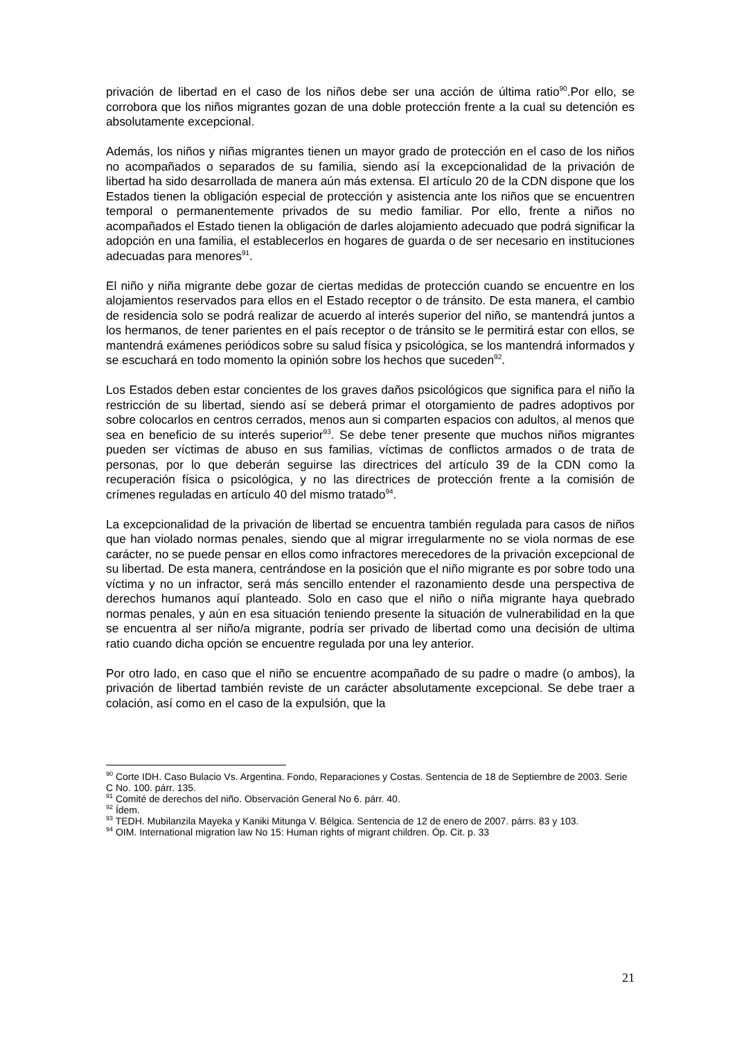privación de libertad en el caso de los niños debe ser una acción de última ratio<sup>90</sup>.Por ello, se corrobora que los niños migrantes gozan de una doble protección frente a la cual su detención es absolutamente excepcional.
Además, los niños y niñas migrantes tienen un mayor grado de protección en el caso de los niños no acompañados o separados de su familia, siendo así la excepcionalidad de la privación de libertad ha sido desarrollada de manera aún más extensa. El artículo 20 de la CDN dispone que los Estados tienen la obligación especial de protección y asistencia ante los niños que se encuentren temporal o permanentemente privados de su medio familiar. Por ello, frente a niños no acompañados el Estado tienen la obligación de darles alojamiento adecuado que podrá significar la adopción en una familia, el establecerlos en hogares de guarda o de ser necesario en instituciones adecuadas para menores<sup>91</sup>.
El niño y niña migrante debe gozar de ciertas medidas de protección cuando se encuentre en los alojamientos reservados para ellos en el Estado receptor o de tránsito. De esta manera, el cambio de residencia solo se podrá realizar de acuerdo al interés superior del niño, se mantendrá juntos a los hermanos, de tener parientes en el país receptor o de tránsito se le permitirá estar con ellos, se mantendrá exámenes periódicos sobre su salud física y psicológica, se los mantendrá informados y se escuchará en todo momento la opinión sobre los hechos que suceden<sup>92</sup>.
Los Estados deben estar concientes de los graves daños psicológicos que significa para el niño la restricción de su libertad, siendo así se deberá primar el otorgamiento de padres adoptivos por sobre colocarlos en centros cerrados, menos aun si comparten espacios con adultos, al menos que sea en beneficio de su interés superior<sup>93</sup>. Se debe tener presente que muchos niños migrantes pueden ser víctimas de abuso en sus familias, víctimas de conflictos armados o de trata de personas, por lo que deberán seguirse las directrices del artículo 39 de la CDN como la recuperación física o psicológica, y no las directrices de protección frente a la comisión de crímenes reguladas en artículo 40 del mismo tratado<sup>94</sup>.
La excepcionalidad de la privación de libertad se encuentra también regulada para casos de niños que han violado normas penales, siendo que al migrar irregularmente no se viola normas de ese carácter, no se puede pensar en ellos como infractores merecedores de la privación excepcional de su libertad. De esta manera, centrándose en la posición que el niño migrante es por sobre todo una víctima y no un infractor, será más sencillo entender el razonamiento desde una perspectiva de derechos humanos aquí planteado. Solo en caso que el niño o niña migrante haya quebrado normas penales, y aún en esa situación teniendo presente la situación de vulnerabilidad en la que se encuentra al ser niño/a migrante, podría ser privado de libertad como una decisión de ultima ratio cuando dicha opción se encuentre regulada por una ley anterior.
Por otro lado, en caso que el niño se encuentre acompañado de su padre o madre (o ambos), la privación de libertad también reviste de un carácter absolutamente excepcional. Se debe traer a colación, así como en el caso de la expulsión, que la
<sup>90</sup> Corte IDH. Caso Bulacio Vs. Argentina. Fondo, Reparaciones y Costas. Sentencia de 18 de Septiembre de 2003. Serie C No. 100. párr. 135.
<sup>91</sup> Comité de derechos del niño. Observación General No 6. párr. 40.
<sup>92</sup> Ídem.
<sup>93</sup> TEDH. Mubilanzila Mayeka y Kaniki Mitunga V. Bélgica. Sentencia de 12 de enero de 2007. párrs. 83 y 103.
<sup>94</sup> OIM. International migration law No 15: Human rights of migrant children. Óp. Cit. p. 33
21